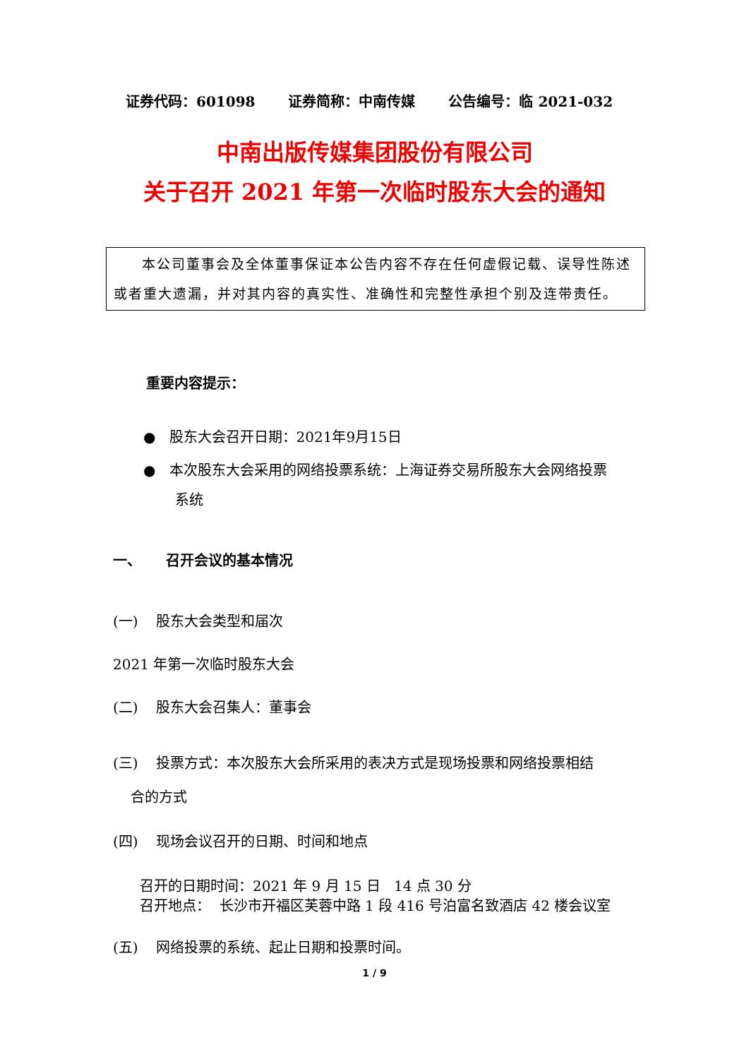证券代码：601098 证券简称：中南传媒 公告编号：临 2021-032
中南出版传媒集团股份有限公司
关于召开 2021 年第一次临时股东大会的通知
本公司董事会及全体董事保证本公告内容不存在任何虚假记载、误导性陈述或者重大遗漏，并对其内容的真实性、准确性和完整性承担个别及连带责任。
重要内容提示：
● 股东大会召开日期：2021年9月15日
● 本次股东大会采用的网络投票系统：上海证券交易所股东大会网络投票
系统
一、 召开会议的基本情况
(一) 股东大会类型和届次
2021 年第一次临时股东大会
(二) 股东大会召集人：董事会
(三) 投票方式：本次股东大会所采用的表决方式是现场投票和网络投票相结
合的方式
(四) 现场会议召开的日期、时间和地点
召开的日期时间：2021 年 9 月 15 日 14 点 30 分
召开地点： 长沙市开福区芙蓉中路 1 段 416 号泊富名致酒店 42 楼会议室
(五) 网络投票的系统、起止日期和投票时间。
1 / 9